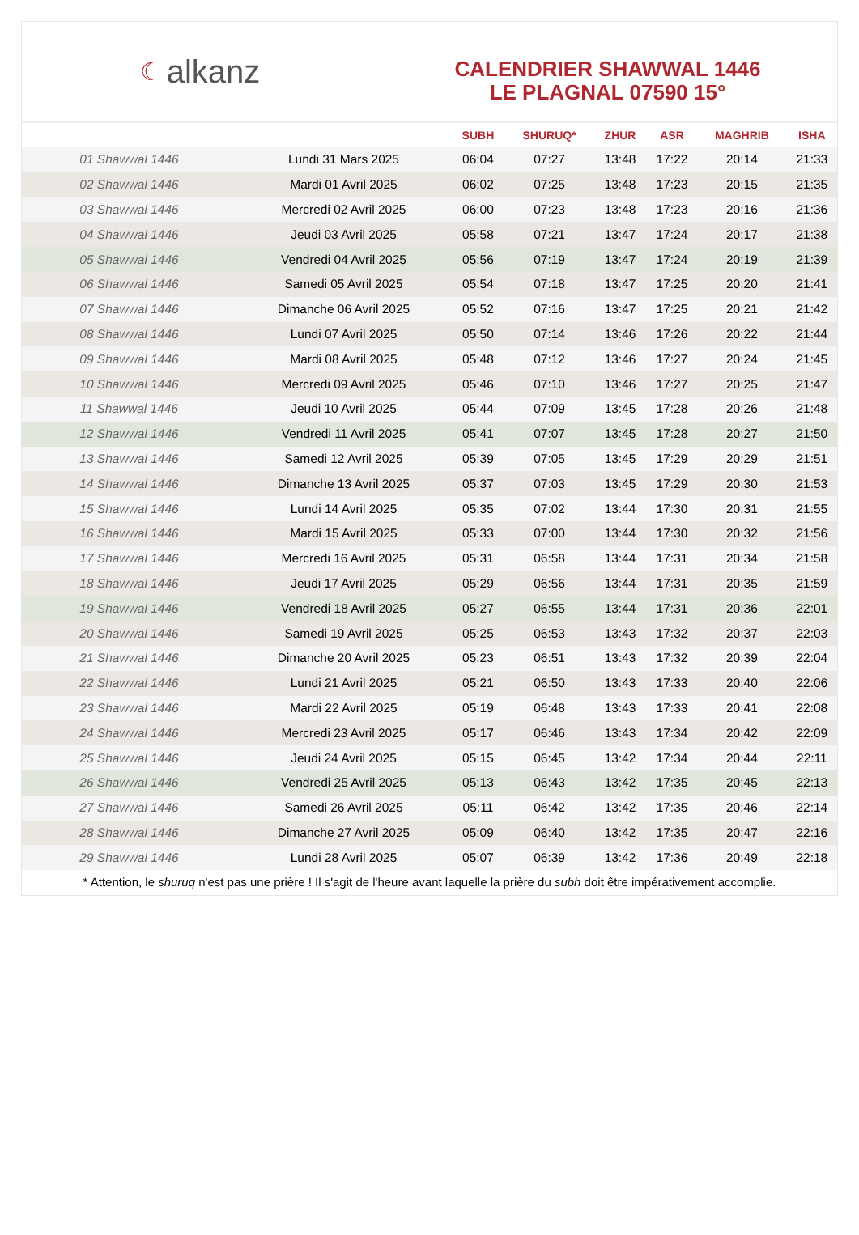☾ alkanz
CALENDRIER SHAWWAL 1446
LE PLAGNAL 07590 15°
| | | SUBH | SHURUQ* | ZHUR | ASR | MAGHRIB | ISHA |
| --- | --- | --- | --- | --- | --- | --- | --- |
| 01 Shawwal 1446 | Lundi 31 Mars 2025 | 06:04 | 07:27 | 13:48 | 17:22 | 20:14 | 21:33 |
| 02 Shawwal 1446 | Mardi 01 Avril 2025 | 06:02 | 07:25 | 13:48 | 17:23 | 20:15 | 21:35 |
| 03 Shawwal 1446 | Mercredi 02 Avril 2025 | 06:00 | 07:23 | 13:48 | 17:23 | 20:16 | 21:36 |
| 04 Shawwal 1446 | Jeudi 03 Avril 2025 | 05:58 | 07:21 | 13:47 | 17:24 | 20:17 | 21:38 |
| 05 Shawwal 1446 | Vendredi 04 Avril 2025 | 05:56 | 07:19 | 13:47 | 17:24 | 20:19 | 21:39 |
| 06 Shawwal 1446 | Samedi 05 Avril 2025 | 05:54 | 07:18 | 13:47 | 17:25 | 20:20 | 21:41 |
| 07 Shawwal 1446 | Dimanche 06 Avril 2025 | 05:52 | 07:16 | 13:47 | 17:25 | 20:21 | 21:42 |
| 08 Shawwal 1446 | Lundi 07 Avril 2025 | 05:50 | 07:14 | 13:46 | 17:26 | 20:22 | 21:44 |
| 09 Shawwal 1446 | Mardi 08 Avril 2025 | 05:48 | 07:12 | 13:46 | 17:27 | 20:24 | 21:45 |
| 10 Shawwal 1446 | Mercredi 09 Avril 2025 | 05:46 | 07:10 | 13:46 | 17:27 | 20:25 | 21:47 |
| 11 Shawwal 1446 | Jeudi 10 Avril 2025 | 05:44 | 07:09 | 13:45 | 17:28 | 20:26 | 21:48 |
| 12 Shawwal 1446 | Vendredi 11 Avril 2025 | 05:41 | 07:07 | 13:45 | 17:28 | 20:27 | 21:50 |
| 13 Shawwal 1446 | Samedi 12 Avril 2025 | 05:39 | 07:05 | 13:45 | 17:29 | 20:29 | 21:51 |
| 14 Shawwal 1446 | Dimanche 13 Avril 2025 | 05:37 | 07:03 | 13:45 | 17:29 | 20:30 | 21:53 |
| 15 Shawwal 1446 | Lundi 14 Avril 2025 | 05:35 | 07:02 | 13:44 | 17:30 | 20:31 | 21:55 |
| 16 Shawwal 1446 | Mardi 15 Avril 2025 | 05:33 | 07:00 | 13:44 | 17:30 | 20:32 | 21:56 |
| 17 Shawwal 1446 | Mercredi 16 Avril 2025 | 05:31 | 06:58 | 13:44 | 17:31 | 20:34 | 21:58 |
| 18 Shawwal 1446 | Jeudi 17 Avril 2025 | 05:29 | 06:56 | 13:44 | 17:31 | 20:35 | 21:59 |
| 19 Shawwal 1446 | Vendredi 18 Avril 2025 | 05:27 | 06:55 | 13:44 | 17:31 | 20:36 | 22:01 |
| 20 Shawwal 1446 | Samedi 19 Avril 2025 | 05:25 | 06:53 | 13:43 | 17:32 | 20:37 | 22:03 |
| 21 Shawwal 1446 | Dimanche 20 Avril 2025 | 05:23 | 06:51 | 13:43 | 17:32 | 20:39 | 22:04 |
| 22 Shawwal 1446 | Lundi 21 Avril 2025 | 05:21 | 06:50 | 13:43 | 17:33 | 20:40 | 22:06 |
| 23 Shawwal 1446 | Mardi 22 Avril 2025 | 05:19 | 06:48 | 13:43 | 17:33 | 20:41 | 22:08 |
| 24 Shawwal 1446 | Mercredi 23 Avril 2025 | 05:17 | 06:46 | 13:43 | 17:34 | 20:42 | 22:09 |
| 25 Shawwal 1446 | Jeudi 24 Avril 2025 | 05:15 | 06:45 | 13:42 | 17:34 | 20:44 | 22:11 |
| 26 Shawwal 1446 | Vendredi 25 Avril 2025 | 05:13 | 06:43 | 13:42 | 17:35 | 20:45 | 22:13 |
| 27 Shawwal 1446 | Samedi 26 Avril 2025 | 05:11 | 06:42 | 13:42 | 17:35 | 20:46 | 22:14 |
| 28 Shawwal 1446 | Dimanche 27 Avril 2025 | 05:09 | 06:40 | 13:42 | 17:35 | 20:47 | 22:16 |
| 29 Shawwal 1446 | Lundi 28 Avril 2025 | 05:07 | 06:39 | 13:42 | 17:36 | 20:49 | 22:18 |
* Attention, le shuruq n'est pas une prière ! Il s'agit de l'heure avant laquelle la prière du subh doit être impérativement accomplie.